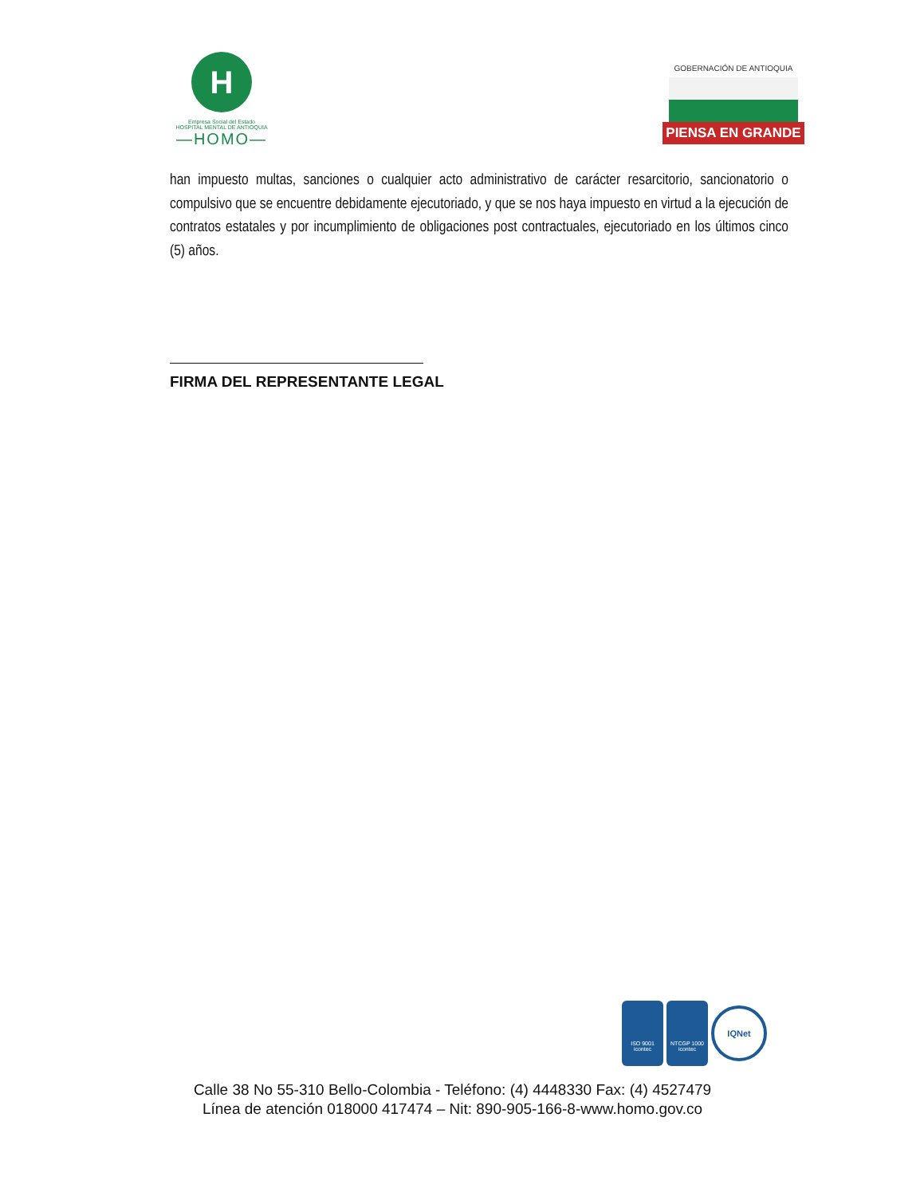H
Empresa Social del Estado
HOSPITAL MENTAL DE ANTIOQUIA
—HOMO—
GOBERNACIÓN DE ANTIOQUIA
PIENSA EN GRANDE
han impuesto multas, sanciones o cualquier acto administrativo de carácter resarcitorio, sancionatorio o compulsivo que se encuentre debidamente ejecutoriado, y que se nos haya impuesto en virtud a la ejecución de contratos estatales y por incumplimiento de obligaciones post contractuales, ejecutoriado en los últimos cinco (5) años.
FIRMA DEL REPRESENTANTE LEGAL
ISO 9001
icontec
NTCGP 1000
icontec
IQNet
Calle 38 No 55-310 Bello-Colombia - Teléfono: (4) 4448330 Fax: (4) 4527479
Línea de atención 018000 417474 – Nit: 890-905-166-8-www.homo.gov.co